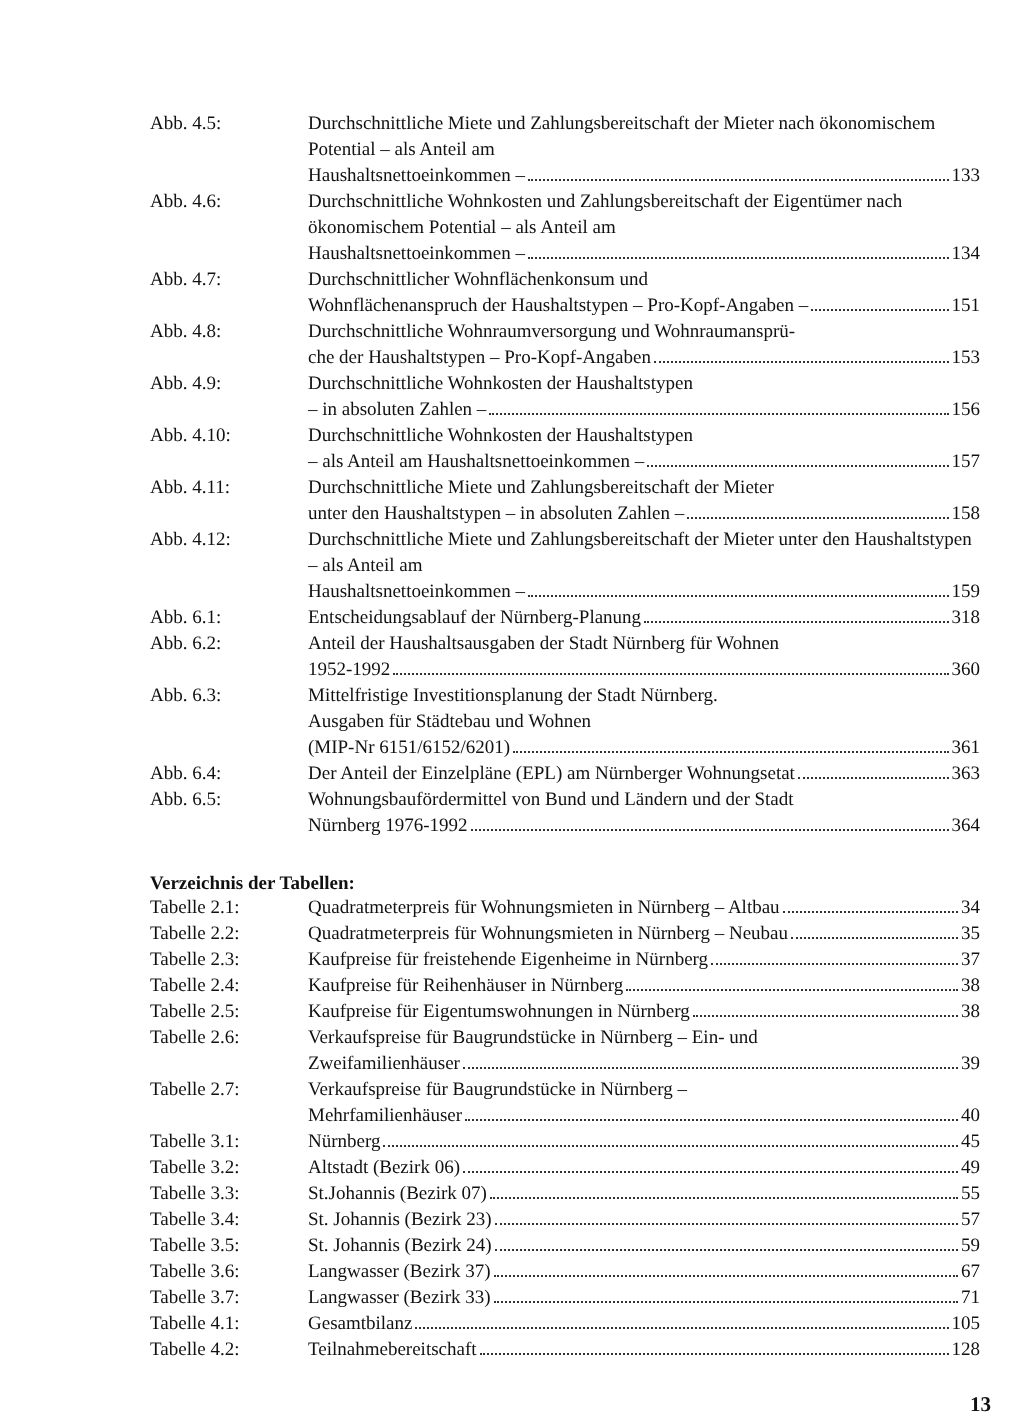Abb. 4.5: Durchschnittliche Miete und Zahlungsbereitschaft der Mieter nach ökonomischem Potential – als Anteil am
Haushaltsnettoeinkommen – 133
Abb. 4.6: Durchschnittliche Wohnkosten und Zahlungsbereitschaft der Eigentümer nach ökonomischem Potential – als Anteil am
Haushaltsnettoeinkommen – 134
Abb. 4.7: Durchschnittlicher Wohnflächenkonsum und
Wohnflächenanspruch der Haushaltstypen – Pro-Kopf-Angaben – 151
Abb. 4.8: Durchschnittliche Wohnraumversorgung und Wohnraumansprü-
che der Haushaltstypen – Pro-Kopf-Angaben 153
Abb. 4.9: Durchschnittliche Wohnkosten der Haushaltstypen
– in absoluten Zahlen – 156
Abb. 4.10: Durchschnittliche Wohnkosten der Haushaltstypen
– als Anteil am Haushaltsnettoeinkommen – 157
Abb. 4.11: Durchschnittliche Miete und Zahlungsbereitschaft der Mieter
unter den Haushaltstypen – in absoluten Zahlen – 158
Abb. 4.12: Durchschnittliche Miete und Zahlungsbereitschaft der Mieter unter den Haushaltstypen – als Anteil am
Haushaltsnettoeinkommen – 159
Abb. 6.1: Entscheidungsablauf der Nürnberg-Planung 318
Abb. 6.2: Anteil der Haushaltsausgaben der Stadt Nürnberg für Wohnen
1952-1992 360
Abb. 6.3: Mittelfristige Investitionsplanung der Stadt Nürnberg.
Ausgaben für Städtebau und Wohnen
(MIP-Nr 6151/6152/6201) 361
Abb. 6.4: Der Anteil der Einzelpläne (EPL) am Nürnberger Wohnungsetat 363
Abb. 6.5: Wohnungsbaufördermittel von Bund und Ländern und der Stadt
Nürnberg 1976-1992 364
Verzeichnis der Tabellen:
Tabelle 2.1: Quadratmeterpreis für Wohnungsmieten in Nürnberg – Altbau 34
Tabelle 2.2: Quadratmeterpreis für Wohnungsmieten in Nürnberg – Neubau 35
Tabelle 2.3: Kaufpreise für freistehende Eigenheime in Nürnberg 37
Tabelle 2.4: Kaufpreise für Reihenhäuser in Nürnberg 38
Tabelle 2.5: Kaufpreise für Eigentumswohnungen in Nürnberg 38
Tabelle 2.6: Verkaufspreise für Baugrundstücke in Nürnberg – Ein- und
Zweifamilienhäuser 39
Tabelle 2.7: Verkaufspreise für Baugrundstücke in Nürnberg –
Mehrfamilienhäuser 40
Tabelle 3.1: Nürnberg 45
Tabelle 3.2: Altstadt (Bezirk 06) 49
Tabelle 3.3: St.Johannis (Bezirk 07) 55
Tabelle 3.4: St. Johannis (Bezirk 23) 57
Tabelle 3.5: St. Johannis (Bezirk 24) 59
Tabelle 3.6: Langwasser (Bezirk 37) 67
Tabelle 3.7: Langwasser (Bezirk 33) 71
Tabelle 4.1: Gesamtbilanz 105
Tabelle 4.2: Teilnahmebereitschaft 128
13